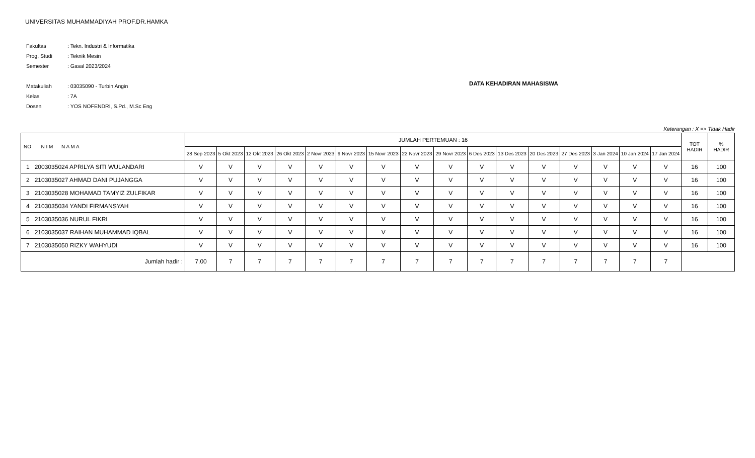UNIVERSITAS MUHAMMADIYAH PROF.DR.HAMKA
| Fakultas | : Tekn. Industri & Informatika |
| Prog. Studi | : Teknik Mesin |
| Semester | : Gasal 2023/2024 |
| Matakuliah | : 03035090 - Turbin Angin |
| Kelas | : 7A |
| Dosen | : YOS NOFENDRI, S.Pd., M.Sc Eng |
DATA KEHADIRAN MAHASISWA
Keterangan : X => Tidak Hadir
| NO N I M N A M A | JUMLAH PERTEMUAN : 16 | | | | | | | | | | | | | | | | TOT HADIR | % HADIR |
| --- | --- | --- | --- | --- | --- | --- | --- | --- | --- | --- | --- | --- | --- | --- | --- | --- | --- | --- |
| | 28 Sep 2023 | 5 Okt 2023 | 12 Okt 2023 | 26 Okt 2023 | 2 Novr 2023 | 9 Novr 2023 | 15 Novr 2023 | 22 Novr 2023 | 29 Novr 2023 | 6 Des 2023 | 13 Des 2023 | 20 Des 2023 | 27 Des 2023 | 3 Jan 2024 | 10 Jan 2024 | 17 Jan 2024 | | |
| 1 2003035024 APRILYA SITI WULANDARI | V | V | V | V | V | V | V | V | V | V | V | V | V | V | V | V | 16 | 100 |
| 2 2103035027 AHMAD DANI PUJANGGA | V | V | V | V | V | V | V | V | V | V | V | V | V | V | V | V | 16 | 100 |
| 3 2103035028 MOHAMAD TAMYIZ ZULFIKAR | V | V | V | V | V | V | V | V | V | V | V | V | V | V | V | V | 16 | 100 |
| 4 2103035034 YANDI FIRMANSYAH | V | V | V | V | V | V | V | V | V | V | V | V | V | V | V | V | 16 | 100 |
| 5 2103035036 NURUL FIKRI | V | V | V | V | V | V | V | V | V | V | V | V | V | V | V | V | 16 | 100 |
| 6 2103035037 RAIHAN MUHAMMAD IQBAL | V | V | V | V | V | V | V | V | V | V | V | V | V | V | V | V | 16 | 100 |
| 7 2103035050 RIZKY WAHYUDI | V | V | V | V | V | V | V | V | V | V | V | V | V | V | V | V | 16 | 100 |
| Jumlah hadir : | 7.00 | 7 | 7 | 7 | 7 | 7 | 7 | 7 | 7 | 7 | 7 | 7 | 7 | 7 | 7 | 7 | | |